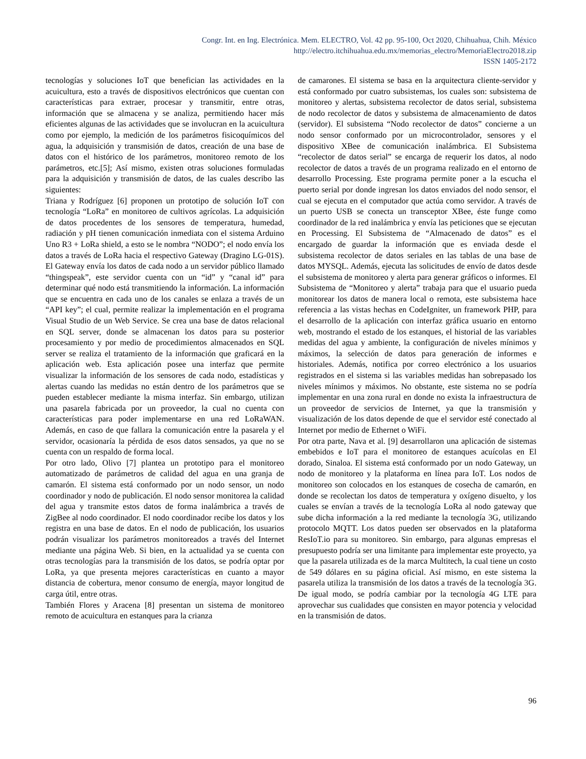Congr. Int. en Ing. Electrónica. Mem. ELECTRO, Vol. 42 pp. 95-100, Oct 2020, Chihuahua, Chih. México
http://electro.itchihuahua.edu.mx/memorias_electro/MemoriaElectro2018.zip
ISSN 1405-2172
tecnologías y soluciones IoT que benefician las actividades en la acuicultura, esto a través de dispositivos electrónicos que cuentan con características para extraer, procesar y transmitir, entre otras, información que se almacena y se analiza, permitiendo hacer más eficientes algunas de las actividades que se involucran en la acuicultura como por ejemplo, la medición de los parámetros fisicoquímicos del agua, la adquisición y transmisión de datos, creación de una base de datos con el histórico de los parámetros, monitoreo remoto de los parámetros, etc.[5]; Así mismo, existen otras soluciones formuladas para la adquisición y transmisión de datos, de las cuales describo las siguientes:
Triana y Rodríguez [6] proponen un prototipo de solución IoT con tecnología “LoRa” en monitoreo de cultivos agrícolas. La adquisición de datos procedentes de los sensores de temperatura, humedad, radiación y pH tienen comunicación inmediata con el sistema Arduino Uno R3 + LoRa shield, a esto se le nombra “NODO”; el nodo envía los datos a través de LoRa hacia el respectivo Gateway (Dragino LG-01S). El Gateway envía los datos de cada nodo a un servidor público llamado “thingspeak”, este servidor cuenta con un “id” y “canal id” para determinar qué nodo está transmitiendo la información. La información que se encuentra en cada uno de los canales se enlaza a través de un “API key”; el cual, permite realizar la implementación en el programa Visual Studio de un Web Service. Se crea una base de datos relacional en SQL server, donde se almacenan los datos para su posterior procesamiento y por medio de procedimientos almacenados en SQL server se realiza el tratamiento de la información que graficará en la aplicación web. Esta aplicación posee una interfaz que permite visualizar la información de los sensores de cada nodo, estadísticas y alertas cuando las medidas no están dentro de los parámetros que se pueden establecer mediante la misma interfaz. Sin embargo, utilizan una pasarela fabricada por un proveedor, la cual no cuenta con características para poder implementarse en una red LoRaWAN. Además, en caso de que fallara la comunicación entre la pasarela y el servidor, ocasionaría la pérdida de esos datos sensados, ya que no se cuenta con un respaldo de forma local.
Por otro lado, Olivo [7] plantea un prototipo para el monitoreo automatizado de parámetros de calidad del agua en una granja de camarón. El sistema está conformado por un nodo sensor, un nodo coordinador y nodo de publicación. El nodo sensor monitorea la calidad del agua y transmite estos datos de forma inalámbrica a través de ZigBee al nodo coordinador. El nodo coordinador recibe los datos y los registra en una base de datos. En el nodo de publicación, los usuarios podrán visualizar los parámetros monitoreados a través del Internet mediante una página Web. Si bien, en la actualidad ya se cuenta con otras tecnologías para la transmisión de los datos, se podría optar por LoRa, ya que presenta mejores características en cuanto a mayor distancia de cobertura, menor consumo de energía, mayor longitud de carga útil, entre otras.
También Flores y Aracena [8] presentan un sistema de monitoreo remoto de acuicultura en estanques para la crianza
de camarones. El sistema se basa en la arquitectura cliente-servidor y está conformado por cuatro subsistemas, los cuales son: subsistema de monitoreo y alertas, subsistema recolector de datos serial, subsistema de nodo recolector de datos y subsistema de almacenamiento de datos (servidor). El subsistema “Nodo recolector de datos” concierne a un nodo sensor conformado por un microcontrolador, sensores y el dispositivo XBee de comunicación inalámbrica. El Subsistema “recolector de datos serial” se encarga de requerir los datos, al nodo recolector de datos a través de un programa realizado en el entorno de desarrollo Processing. Este programa permite poner a la escucha el puerto serial por donde ingresan los datos enviados del nodo sensor, el cual se ejecuta en el computador que actúa como servidor. A través de un puerto USB se conecta un transceptor XBee, éste funge como coordinador de la red inalámbrica y envía las peticiones que se ejecutan en Processing. El Subsistema de “Almacenado de datos” es el encargado de guardar la información que es enviada desde el subsistema recolector de datos seriales en las tablas de una base de datos MYSQL. Además, ejecuta las solicitudes de envío de datos desde el subsistema de monitoreo y alerta para generar gráficos o informes. El Subsistema de “Monitoreo y alerta” trabaja para que el usuario pueda monitorear los datos de manera local o remota, este subsistema hace referencia a las vistas hechas en CodeIgniter, un framework PHP, para el desarrollo de la aplicación con interfaz gráfica usuario en entorno web, mostrando el estado de los estanques, el historial de las variables medidas del agua y ambiente, la configuración de niveles mínimos y máximos, la selección de datos para generación de informes e historiales. Además, notifica por correo electrónico a los usuarios registrados en el sistema si las variables medidas han sobrepasado los niveles mínimos y máximos. No obstante, este sistema no se podría implementar en una zona rural en donde no exista la infraestructura de un proveedor de servicios de Internet, ya que la transmisión y visualización de los datos depende de que el servidor esté conectado al Internet por medio de Ethernet o WiFi.
Por otra parte, Nava et al. [9] desarrollaron una aplicación de sistemas embebidos e IoT para el monitoreo de estanques acuícolas en El dorado, Sinaloa. El sistema está conformado por un nodo Gateway, un nodo de monitoreo y la plataforma en línea para IoT. Los nodos de monitoreo son colocados en los estanques de cosecha de camarón, en donde se recolectan los datos de temperatura y oxígeno disuelto, y los cuales se envían a través de la tecnología LoRa al nodo gateway que sube dicha información a la red mediante la tecnología 3G, utilizando protocolo MQTT. Los datos pueden ser observados en la plataforma ResIoT.io para su monitoreo. Sin embargo, para algunas empresas el presupuesto podría ser una limitante para implementar este proyecto, ya que la pasarela utilizada es de la marca Multitech, la cual tiene un costo de 549 dólares en su página oficial. Así mismo, en este sistema la pasarela utiliza la transmisión de los datos a través de la tecnología 3G. De igual modo, se podría cambiar por la tecnología 4G LTE para aprovechar sus cualidades que consisten en mayor potencia y velocidad en la transmisión de datos.
96